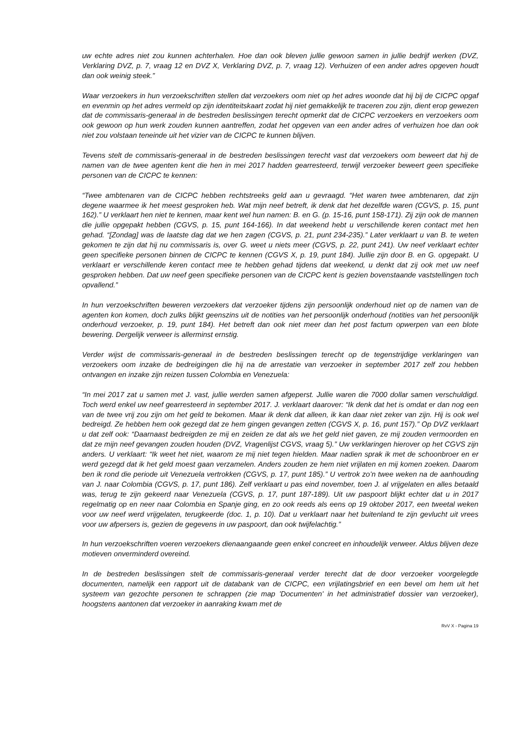uw echte adres niet zou kunnen achterhalen. Hoe dan ook bleven jullie gewoon samen in jullie bedrijf werken (DVZ, Verklaring DVZ, p. 7, vraag 12 en DVZ X, Verklaring DVZ, p. 7, vraag 12). Verhuizen of een ander adres opgeven houdt dan ook weinig steek.”
Waar verzoekers in hun verzoekschriften stellen dat verzoekers oom niet op het adres woonde dat hij bij de CICPC opgaf en evenmin op het adres vermeld op zijn identiteitskaart zodat hij niet gemakkelijk te traceren zou zijn, dient erop gewezen dat de commissaris-generaal in de bestreden beslissingen terecht opmerkt dat de CICPC verzoekers en verzoekers oom ook gewoon op hun werk zouden kunnen aantreffen, zodat het opgeven van een ander adres of verhuizen hoe dan ook niet zou volstaan teneinde uit het vizier van de CICPC te kunnen blijven.
Tevens stelt de commissaris-generaal in de bestreden beslissingen terecht vast dat verzoekers oom beweert dat hij de namen van de twee agenten kent die hen in mei 2017 hadden gearresteerd, terwijl verzoeker beweert geen specifieke personen van de CICPC te kennen:
“Twee ambtenaren van de CICPC hebben rechtstreeks geld aan u gevraagd. “Het waren twee ambtenaren, dat zijn degene waarmee ik het meest gesproken heb. Wat mijn neef betreft, ik denk dat het dezelfde waren (CGVS, p. 15, punt 162).” U verklaart hen niet te kennen, maar kent wel hun namen: B. en G. (p. 15-16, punt 158-171). Zij zijn ook de mannen die jullie opgepakt hebben (CGVS, p. 15, punt 164-166). In dat weekend hebt u verschillende keren contact met hen gehad. “[Zondag] was de laatste dag dat we hen zagen (CGVS, p. 21, punt 234-235).” Later verklaart u van B. te weten gekomen te zijn dat hij nu commissaris is, over G. weet u niets meer (CGVS, p. 22, punt 241). Uw neef verklaart echter geen specifieke personen binnen de CICPC te kennen (CGVS X, p. 19, punt 184). Jullie zijn door B. en G. opgepakt. U verklaart er verschillende keren contact mee te hebben gehad tijdens dat weekend, u denkt dat zij ook met uw neef gesproken hebben. Dat uw neef geen specifieke personen van de CICPC kent is gezien bovenstaande vaststellingen toch opvallend.”
In hun verzoekschriften beweren verzoekers dat verzoeker tijdens zijn persoonlijk onderhoud niet op de namen van de agenten kon komen, doch zulks blijkt geenszins uit de notities van het persoonlijk onderhoud (notities van het persoonlijk onderhoud verzoeker, p. 19, punt 184). Het betreft dan ook niet meer dan het post factum opwerpen van een blote bewering. Dergelijk verweer is allerminst ernstig.
Verder wijst de commissaris-generaal in de bestreden beslissingen terecht op de tegenstrijdige verklaringen van verzoekers oom inzake de bedreigingen die hij na de arrestatie van verzoeker in september 2017 zelf zou hebben ontvangen en inzake zijn reizen tussen Colombia en Venezuela:
“In mei 2017 zat u samen met J. vast, jullie werden samen afgeperst. Jullie waren die 7000 dollar samen verschuldigd. Toch werd enkel uw neef gearresteerd in september 2017. J. verklaart daarover: “Ik denk dat het is omdat er dan nog een van de twee vrij zou zijn om het geld te bekomen. Maar ik denk dat alleen, ik kan daar niet zeker van zijn. Hij is ook wel bedreigd. Ze hebben hem ook gezegd dat ze hem gingen gevangen zetten (CGVS X, p. 16, punt 157).” Op DVZ verklaart u dat zelf ook: “Daarnaast bedreigden ze mij en zeiden ze dat als we het geld niet gaven, ze mij zouden vermoorden en dat ze mijn neef gevangen zouden houden (DVZ, Vragenlijst CGVS, vraag 5).” Uw verklaringen hierover op het CGVS zijn anders. U verklaart: “Ik weet het niet, waarom ze mij niet tegen hielden. Maar nadien sprak ik met de schoonbroer en er werd gezegd dat ik het geld moest gaan verzamelen. Anders zouden ze hem niet vrijlaten en mij komen zoeken. Daarom ben ik rond die periode uit Venezuela vertrokken (CGVS, p. 17, punt 185).” U vertrok zo’n twee weken na de aanhouding van J. naar Colombia (CGVS, p. 17, punt 186). Zelf verklaart u pas eind november, toen J. al vrijgelaten en alles betaald was, terug te zijn gekeerd naar Venezuela (CGVS, p. 17, punt 187-189). Uit uw paspoort blijkt echter dat u in 2017 regelmatig op en neer naar Colombia en Spanje ging, en zo ook reeds als eens op 19 oktober 2017, een tweetal weken voor uw neef werd vrijgelaten, terugkeerde (doc. 1, p. 10). Dat u verklaart naar het buitenland te zijn gevlucht uit vrees voor uw afpersers is, gezien de gegevens in uw paspoort, dan ook twijfelachtig.”
In hun verzoekschriften voeren verzoekers dienaangaande geen enkel concreet en inhoudelijk verweer. Aldus blijven deze motieven onverminderd overeind.
In de bestreden beslissingen stelt de commissaris-generaal verder terecht dat de door verzoeker voorgelegde documenten, namelijk een rapport uit de databank van de CICPC, een vrijlatingsbrief en een bevel om hem uit het systeem van gezochte personen te schrappen (zie map 'Documenten' in het administratief dossier van verzoeker), hoogstens aantonen dat verzoeker in aanraking kwam met de
RvV X - Pagina 19